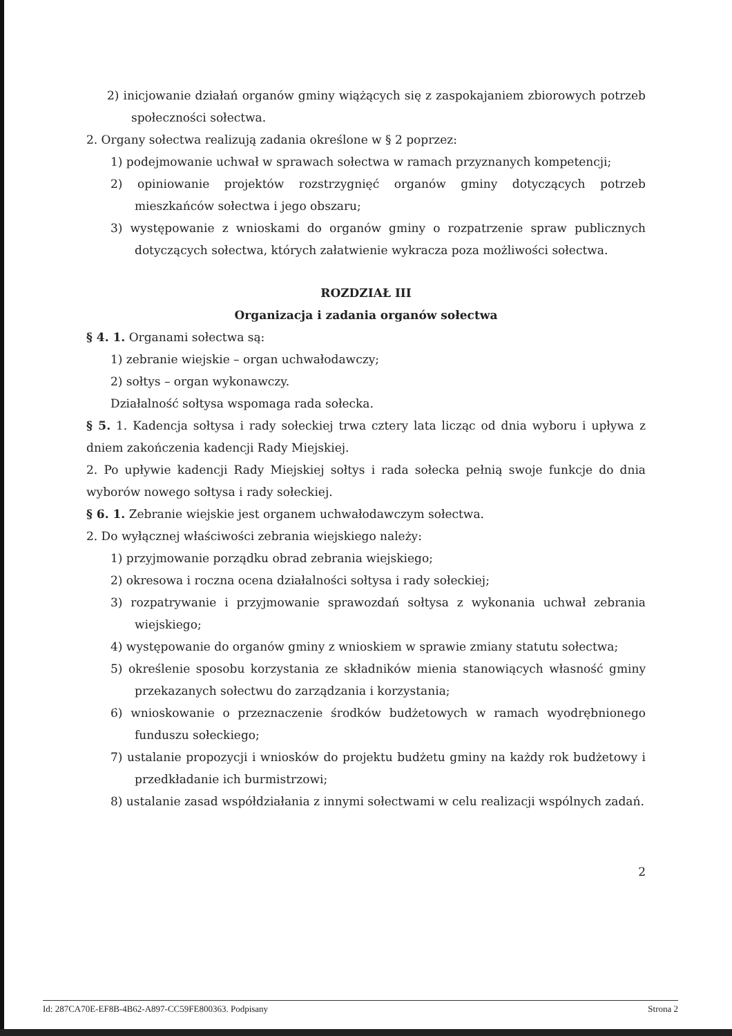2) inicjowanie działań organów gminy wiążących się z zaspokajaniem zbiorowych potrzeb społeczności sołectwa.
2. Organy sołectwa realizują zadania określone w § 2 poprzez:
1) podejmowanie uchwał w sprawach sołectwa w ramach przyznanych kompetencji;
2) opiniowanie projektów rozstrzygnięć organów gminy dotyczących potrzeb mieszkańców sołectwa i jego obszaru;
3) występowanie z wnioskami do organów gminy o rozpatrzenie spraw publicznych dotyczących sołectwa, których załatwienie wykracza poza możliwości sołectwa.
ROZDZIAŁ III
Organizacja i zadania organów sołectwa
§ 4. 1. Organami sołectwa są:
1) zebranie wiejskie – organ uchwałodawczy;
2) sołtys – organ wykonawczy.
Działalność sołtysa wspomaga rada sołecka.
§ 5. 1. Kadencja sołtysa i rady sołeckiej trwa cztery lata licząc od dnia wyboru i upływa z dniem zakończenia kadencji Rady Miejskiej.
2. Po upływie kadencji Rady Miejskiej sołtys i rada sołecka pełnią swoje funkcje do dnia wyborów nowego sołtysa i rady sołeckiej.
§ 6. 1. Zebranie wiejskie jest organem uchwałodawczym sołectwa.
2. Do wyłącznej właściwości zebrania wiejskiego należy:
1) przyjmowanie porządku obrad zebrania wiejskiego;
2) okresowa i roczna ocena działalności sołtysa i rady sołeckiej;
3) rozpatrywanie i przyjmowanie sprawozdań sołtysa z wykonania uchwał zebrania wiejskiego;
4) występowanie do organów gminy z wnioskiem w sprawie zmiany statutu sołectwa;
5) określenie sposobu korzystania ze składników mienia stanowiących własność gminy przekazanych sołectwu do zarządzania i korzystania;
6) wnioskowanie o przeznaczenie środków budżetowych w ramach wyodrębnionego funduszu sołeckiego;
7) ustalanie propozycji i wniosków do projektu budżetu gminy na każdy rok budżetowy i przedkładanie ich burmistrzowi;
8) ustalanie zasad współdziałania z innymi sołectwami w celu realizacji wspólnych zadań.
2
Id: 287CA70E-EF8B-4B62-A897-CC59FE800363. Podpisany Strona 2